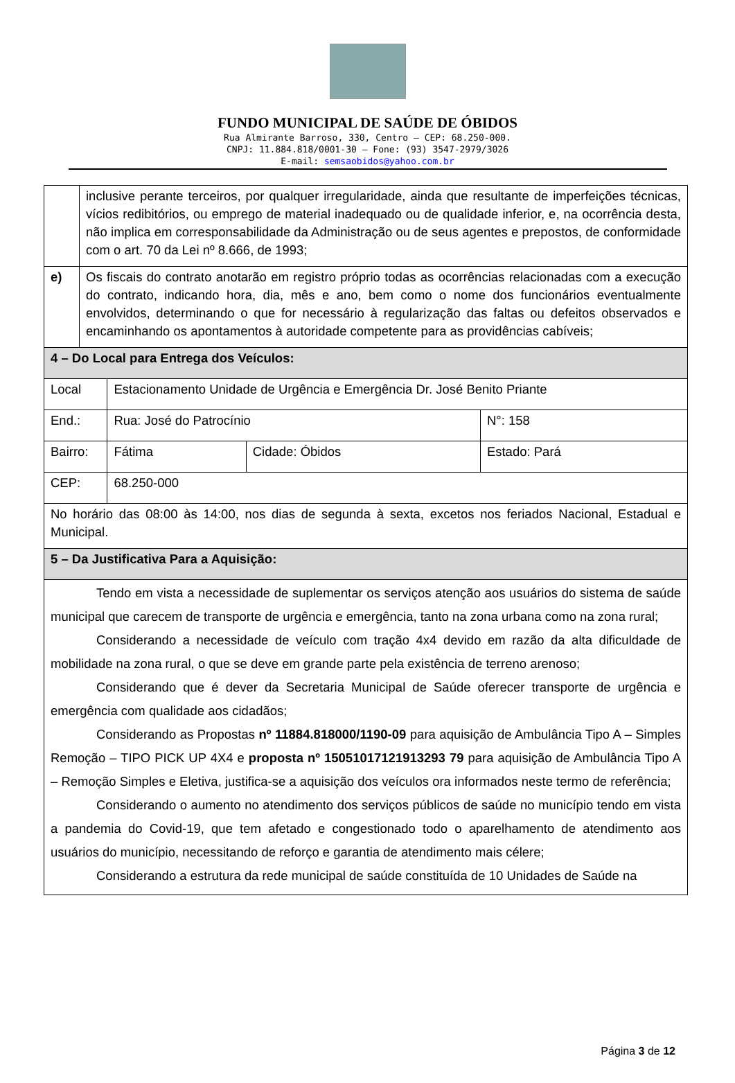FUNDO MUNICIPAL DE SAÚDE DE ÓBIDOS
Rua Almirante Barroso, 330, Centro – CEP: 68.250-000.
CNPJ: 11.884.818/0001-30 – Fone: (93) 3547-2979/3026
E-mail: semsaobidos@yahoo.com.br
| | inclusive perante terceiros, por qualquer irregularidade, ainda que resultante de imperfeições técnicas, vícios redibitórios, ou emprego de material inadequado ou de qualidade inferior, e, na ocorrência desta, não implica em corresponsabilidade da Administração ou de seus agentes e prepostos, de conformidade com o art. 70 da Lei nº 8.666, de 1993; | | | | |
| e) | Os fiscais do contrato anotarão em registro próprio todas as ocorrências relacionadas com a execução do contrato, indicando hora, dia, mês e ano, bem como o nome dos funcionários eventualmente envolvidos, determinando o que for necessário à regularização das faltas ou defeitos observados e encaminhando os apontamentos à autoridade competente para as providências cabíveis; | | | | |
| 4 – Do Local para Entrega dos Veículos: | | | | | |
| Local | | Estacionamento Unidade de Urgência e Emergência Dr. José Benito Priante | | | |
| End.: | | Rua: José do Patrocínio | | | N°: 158 |
| Bairro: | | Fátima | Cidade: Óbidos | Estado: Pará | |
| CEP: | | 68.250-000 | | | |
| No horário das 08:00 às 14:00, nos dias de segunda à sexta, excetos nos feriados Nacional, Estadual e Municipal. | | | | | |
| 5 – Da Justificativa Para a Aquisição: | | | | | |
| Tendo em vista a necessidade de suplementar os serviços atenção aos usuários do sistema de saúde municipal que carecem de transporte de urgência e emergência, tanto na zona urbana como na zona rural; Considerando a necessidade de veículo com tração 4x4 devido em razão da alta dificuldade de mobilidade na zona rural, o que se deve em grande parte pela existência de terreno arenoso; Considerando que é dever da Secretaria Municipal de Saúde oferecer transporte de urgência e emergência com qualidade aos cidadãos; Considerando as Propostas nº 11884.818000/1190-09 para aquisição de Ambulância Tipo A – Simples Remoção – TIPO PICK UP 4X4 e proposta nº 15051017121913293 79 para aquisição de Ambulância Tipo A – Remoção Simples e Eletiva, justifica-se a aquisição dos veículos ora informados neste termo de referência; Considerando o aumento no atendimento dos serviços públicos de saúde no município tendo em vista a pandemia do Covid-19, que tem afetado e congestionado todo o aparelhamento de atendimento aos usuários do município, necessitando de reforço e garantia de atendimento mais célere; Considerando a estrutura da rede municipal de saúde constituída de 10 Unidades de Saúde na | | | | | |
Página 3 de 12